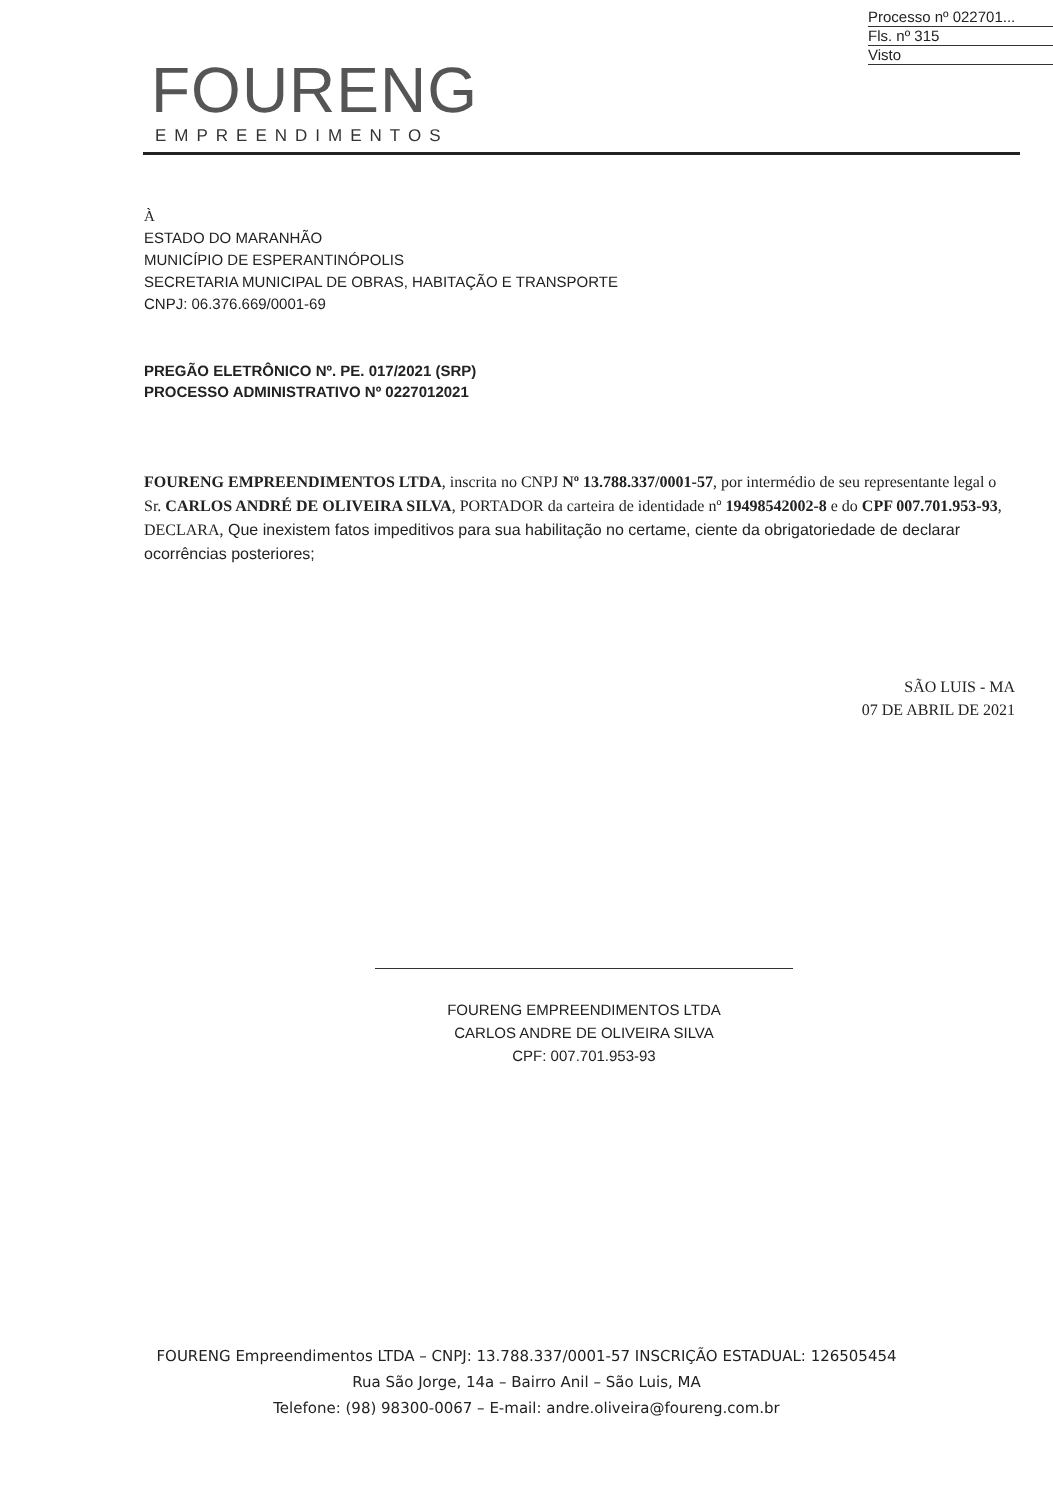Processo nº 022701...
Fls. nº 315
Visto
FOURENG
EMPREENDIMENTOS
À
ESTADO DO MARANHÃO
MUNICÍPIO DE ESPERANTINÓPOLIS
SECRETARIA MUNICIPAL DE OBRAS, HABITAÇÃO E TRANSPORTE
CNPJ: 06.376.669/0001-69
PREGÃO ELETRÔNICO Nº. PE. 017/2021 (SRP)
PROCESSO ADMINISTRATIVO Nº 0227012021
FOURENG EMPREENDIMENTOS LTDA, inscrita no CNPJ Nº 13.788.337/0001-57, por intermédio de seu representante legal o Sr. CARLOS ANDRÉ DE OLIVEIRA SILVA, PORTADOR da carteira de identidade nº 19498542002-8 e do CPF 007.701.953-93, DECLARA, Que inexistem fatos impeditivos para sua habilitação no certame, ciente da obrigatoriedade de declarar ocorrências posteriores;
SÃO LUIS - MA
07 DE ABRIL DE 2021
FOURENG EMPREENDIMENTOS LTDA
CARLOS ANDRE DE OLIVEIRA SILVA
CPF: 007.701.953-93
FOURENG Empreendimentos LTDA – CNPJ: 13.788.337/0001-57 INSCRIÇÃO ESTADUAL: 126505454
Rua São Jorge, 14a – Bairro Anil – São Luis, MA
Telefone: (98) 98300-0067 – E-mail: andre.oliveira@foureng.com.br